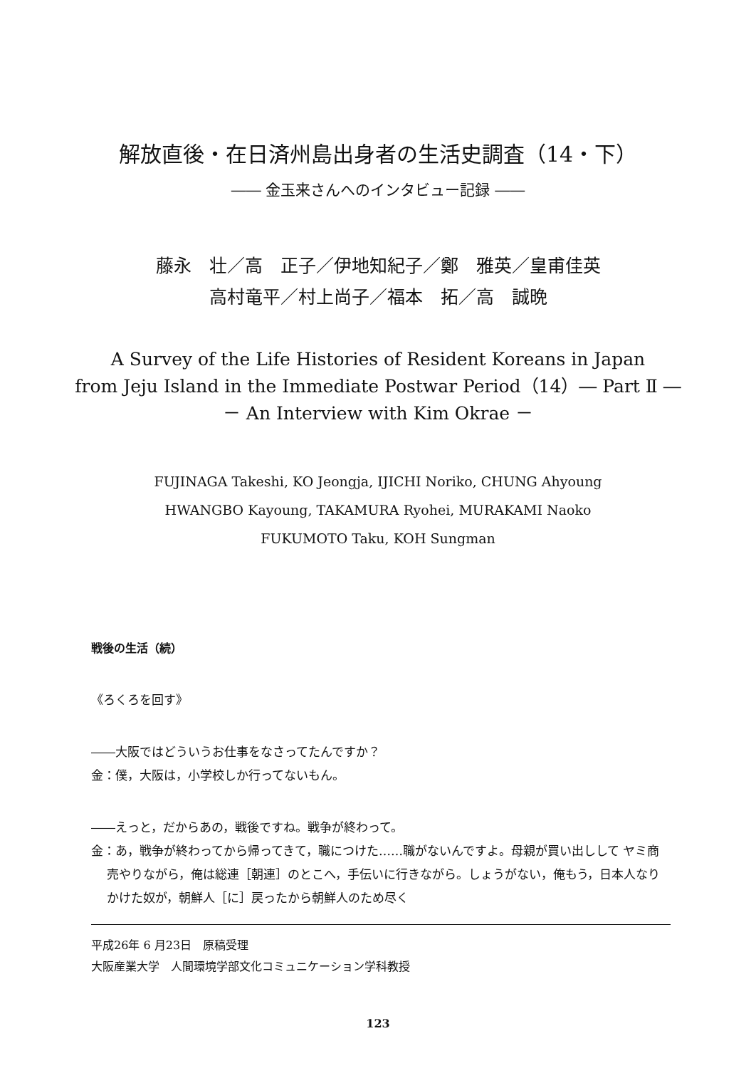解放直後・在日済州島出身者の生活史調査（14・下）
―― 金玉来さんへのインタビュー記録 ――
藤永　壮／高　正子／伊地知紀子／鄭　雅英／皇甫佳英
高村竜平／村上尚子／福本　拓／高　誠晩
A Survey of the Life Histories of Resident Koreans in Japan
from Jeju Island in the Immediate Postwar Period（14）― Part Ⅱ ―
－ An Interview with Kim Okrae －
FUJINAGA Takeshi, KO Jeongja, IJICHI Noriko, CHUNG Ahyoung
HWANGBO Kayoung, TAKAMURA Ryohei, MURAKAMI Naoko
FUKUMOTO Taku, KOH Sungman
戦後の生活（続）
《ろくろを回す》
――大阪ではどういうお仕事をなさってたんですか？
金：僕，大阪は，小学校しか行ってないもん。
――えっと，だからあの，戦後ですね。戦争が終わって。
金：あ，戦争が終わってから帰ってきて，職につけた……職がないんですよ。母親が買い出しして ヤミ商売やりながら，俺は総連［朝連］のとこへ，手伝いに行きながら。しょうがない，俺もう，日本人なりかけた奴が，朝鮮人［に］戻ったから朝鮮人のため尽く
平成26年 6 月23日　原稿受理
大阪産業大学　人間環境学部文化コミュニケーション学科教授
123